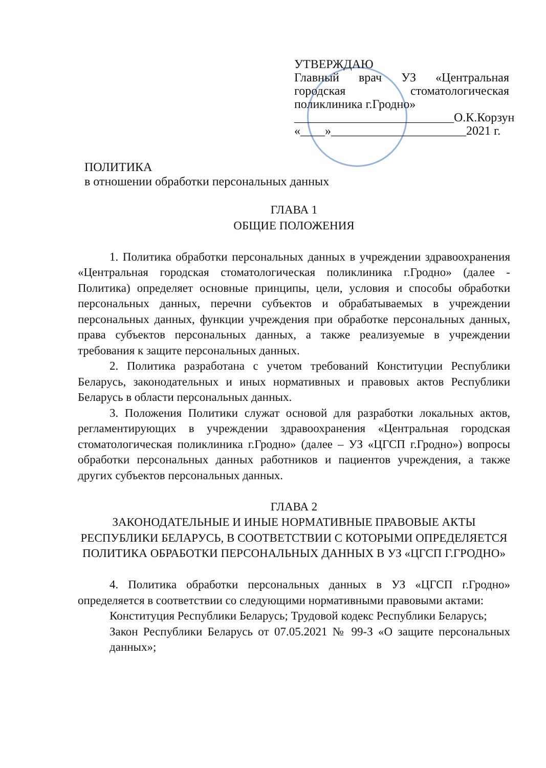УТВЕРЖДАЮ
Главный врач УЗ «Центральная городская стоматологическая поликлиника г.Гродно»
__________________________О.К.Корзун
«____»______________________2021 г.
ПОЛИТИКА
в отношении обработки персональных данных
ГЛАВА 1
ОБЩИЕ ПОЛОЖЕНИЯ
1. Политика обработки персональных данных в учреждении здравоохранения «Центральная городская стоматологическая поликлиника г.Гродно» (далее - Политика) определяет основные принципы, цели, условия и способы обработки персональных данных, перечни субъектов и обрабатываемых в учреждении персональных данных, функции учреждения при обработке персональных данных, права субъектов персональных данных, а также реализуемые в учреждении требования к защите персональных данных.
2. Политика разработана с учетом требований Конституции Республики Беларусь, законодательных и иных нормативных и правовых актов Республики Беларусь в области персональных данных.
3. Положения Политики служат основой для разработки локальных актов, регламентирующих в учреждении здравоохранения «Центральная городская стоматологическая поликлиника г.Гродно» (далее – УЗ «ЦГСП г.Гродно») вопросы обработки персональных данных работников и пациентов учреждения, а также других субъектов персональных данных.
ГЛАВА 2
ЗАКОНОДАТЕЛЬНЫЕ И ИНЫЕ НОРМАТИВНЫЕ ПРАВОВЫЕ АКТЫ РЕСПУБЛИКИ БЕЛАРУСЬ, В СООТВЕТСТВИИ С КОТОРЫМИ ОПРЕДЕЛЯЕТСЯ ПОЛИТИКА ОБРАБОТКИ ПЕРСОНАЛЬНЫХ ДАННЫХ В УЗ «ЦГСП Г.ГРОДНО»
4. Политика обработки персональных данных в УЗ «ЦГСП г.Гродно» определяется в соответствии со следующими нормативными правовыми актами:
Конституция Республики Беларусь; Трудовой кодекс Республики Беларусь;
Закон Республики Беларусь от 07.05.2021 № 99-З «О защите персональных данных»;